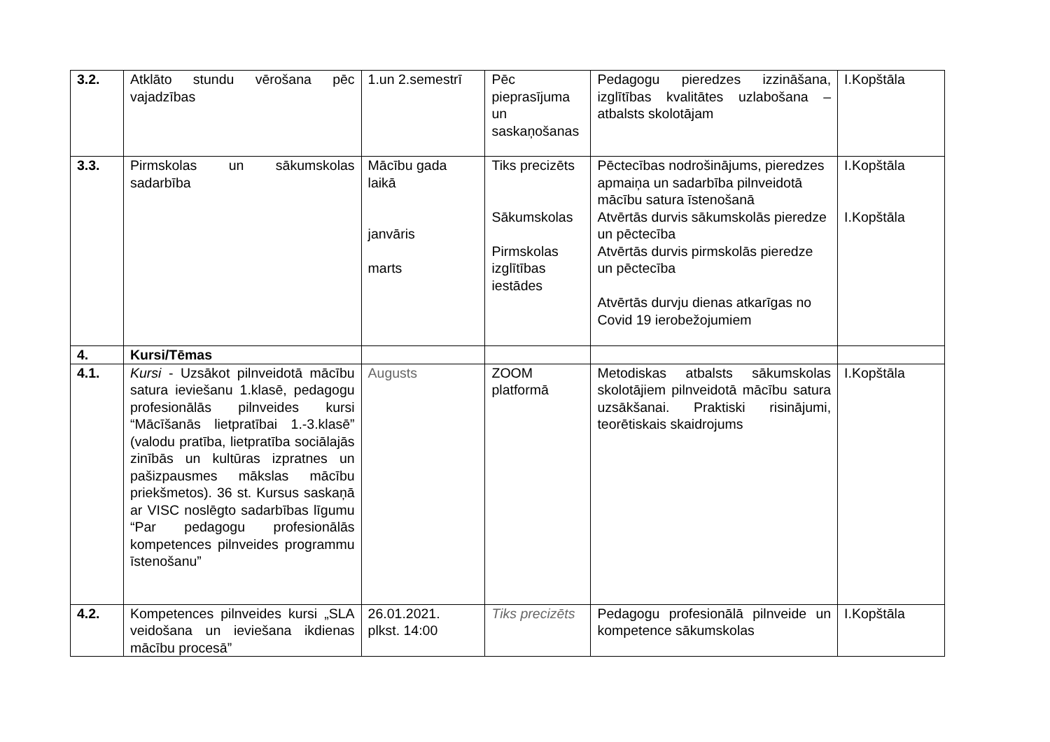| 3.2. | Atklāto stundu vērošana pēc vajadzības | 1.un 2.semestrī | Pēc pieprasījuma un saskaņošanas | Pedagogu pieredzes izzināšana, izglītības kvalitātes uzlabošana – atbalsts skolotājam | I.Kopštāla |
| 3.3. | Pirmskolas un sākumskolas sadarbība | Mācību gada laikā janvāris marts | Tiks precizēts Sākumskolas Pirmskolas izglītības iestādes | Pēctecības nodrošinājums, pieredzes apmaiņa un sadarbība pilnveidotā mācību satura īstenošanā Atvērtās durvis sākumskolās pieredze un pēctecība Atvērtās durvis pirmskolās pieredze un pēctecība Atvērtās durvju dienas atkarīgas no Covid 19 ierobežojumiem | I.Kopštāla I.Kopštāla |
| 4. | Kursi/Tēmas | | | | |
| 4.1. | Kursi - Uzsākot pilnveidotā mācību satura ieviešanu 1.klasē, pedagogu profesionālās pilnveides kursi “Mācīšanās lietpratībai 1.-3.klasē” (valodu pratība, lietpratība sociālajās zinībās un kultūras izpratnes un pašizpausmes mākslas mācību priekšmetos). 36 st. Kursus saskaņā ar VISC noslēgto sadarbības līgumu “Par pedagogu profesionālās kompetences pilnveides programmu īstenošanu” | Augusts | ZOOM platformā | Metodiskas atbalsts sākumskolas skolotājiem pilnveidotā mācību satura uzsākšanai. Praktiski risinājumi, teorētiskais skaidrojums | I.Kopštāla |
| 4.2. | Kompetences pilnveides kursi „SLA veidošana un ieviešana ikdienas mācību procesā” | 26.01.2021. plkst. 14:00 | Tiks precizēts | Pedagogu profesionālā pilnveide un kompetence sākumskolas | I.Kopštāla |